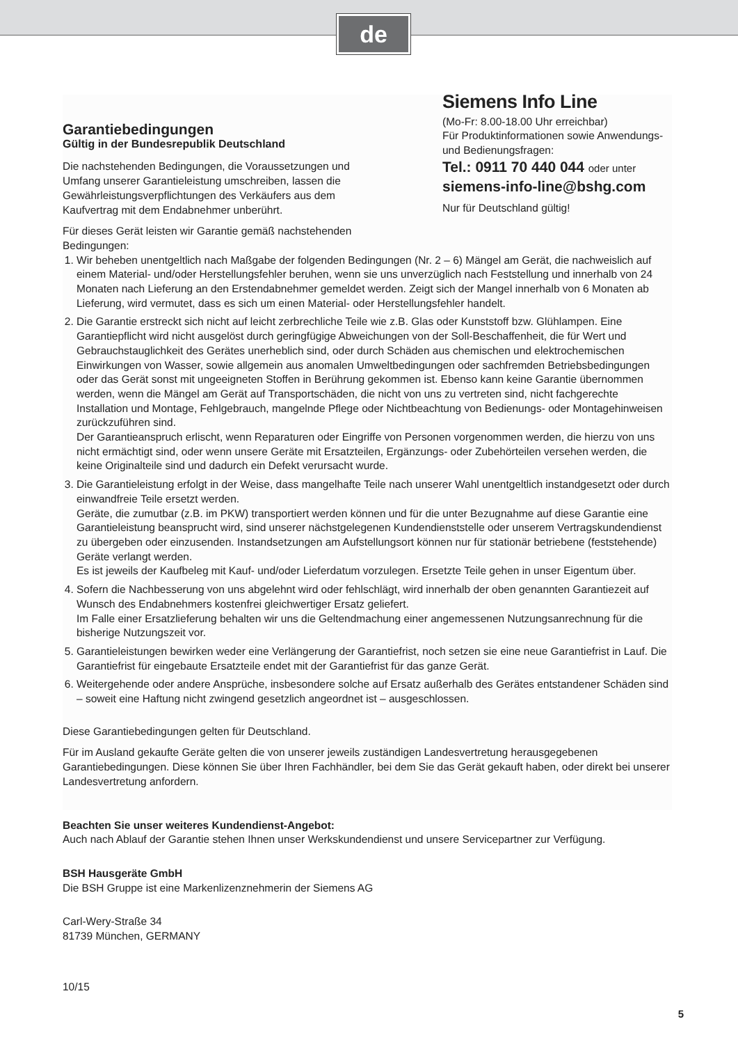de
Garantiebedingungen
Gültig in der Bundesrepublik Deutschland
Die nachstehenden Bedingungen, die Voraussetzungen und Umfang unserer Garantieleistung umschreiben, lassen die Gewährleistungsverpflichtungen des Verkäufers aus dem Kaufvertrag mit dem Endabnehmer unberührt.
Siemens Info Line
(Mo-Fr: 8.00-18.00 Uhr erreichbar)
Für Produktinformationen sowie Anwendungs- und Bedienungsfragen:
Tel.: 0911 70 440 044 oder unter
siemens-info-line@bshg.com
Nur für Deutschland gültig!
Für dieses Gerät leisten wir Garantie gemäß nachstehenden
Bedingungen:
1. Wir beheben unentgeltlich nach Maßgabe der folgenden Bedingungen (Nr. 2 – 6) Mängel am Gerät, die nachweislich auf einem Material- und/oder Herstellungsfehler beruhen, wenn sie uns unverzüglich nach Feststellung und innerhalb von 24 Monaten nach Lieferung an den Erstendabnehmer gemeldet werden. Zeigt sich der Mangel innerhalb von 6 Monaten ab Lieferung, wird vermutet, dass es sich um einen Material- oder Herstellungsfehler handelt.
2. Die Garantie erstreckt sich nicht auf leicht zerbrechliche Teile wie z.B. Glas oder Kunststoff bzw. Glühlampen. Eine Garantiepflicht wird nicht ausgelöst durch geringfügige Abweichungen von der Soll-Beschaffenheit, die für Wert und Gebrauchstauglichkeit des Gerätes unerheblich sind, oder durch Schäden aus chemischen und elektrochemischen Einwirkungen von Wasser, sowie allgemein aus anomalen Umweltbedingungen oder sachfremden Betriebsbedingungen oder das Gerät sonst mit ungeeigneten Stoffen in Berührung gekommen ist. Ebenso kann keine Garantie übernommen werden, wenn die Mängel am Gerät auf Transportschäden, die nicht von uns zu vertreten sind, nicht fachgerechte Installation und Montage, Fehlgebrauch, mangelnde Pflege oder Nichtbeachtung von Bedienungs- oder Montagehinweisen zurückzuführen sind.
Der Garantieanspruch erlischt, wenn Reparaturen oder Eingriffe von Personen vorgenommen werden, die hierzu von uns nicht ermächtigt sind, oder wenn unsere Geräte mit Ersatzteilen, Ergänzungs- oder Zubehörteilen versehen werden, die keine Originalteile sind und dadurch ein Defekt verursacht wurde.
3. Die Garantieleistung erfolgt in der Weise, dass mangelhafte Teile nach unserer Wahl unentgeltlich instandgesetzt oder durch einwandfreie Teile ersetzt werden.
Geräte, die zumutbar (z.B. im PKW) transportiert werden können und für die unter Bezugnahme auf diese Garantie eine Garantieleistung beansprucht wird, sind unserer nächstgelegenen Kundendienststelle oder unserem Vertragskundendienst zu übergeben oder einzusenden. Instandsetzungen am Aufstellungsort können nur für stationär betriebene (feststehende) Geräte verlangt werden.
Es ist jeweils der Kaufbeleg mit Kauf- und/oder Lieferdatum vorzulegen. Ersetzte Teile gehen in unser Eigentum über.
4. Sofern die Nachbesserung von uns abgelehnt wird oder fehlschlägt, wird innerhalb der oben genannten Garantiezeit auf Wunsch des Endabnehmers kostenfrei gleichwertiger Ersatz geliefert.
Im Falle einer Ersatzlieferung behalten wir uns die Geltendmachung einer angemessenen Nutzungsanrechnung für die bisherige Nutzungszeit vor.
5. Garantieleistungen bewirken weder eine Verlängerung der Garantiefrist, noch setzen sie eine neue Garantiefrist in Lauf. Die Garantiefrist für eingebaute Ersatzteile endet mit der Garantiefrist für das ganze Gerät.
6. Weitergehende oder andere Ansprüche, insbesondere solche auf Ersatz außerhalb des Gerätes entstandener Schäden sind – soweit eine Haftung nicht zwingend gesetzlich angeordnet ist – ausgeschlossen.
Diese Garantiebedingungen gelten für Deutschland.
Für im Ausland gekaufte Geräte gelten die von unserer jeweils zuständigen Landesvertretung herausgegebenen Garantiebedingungen. Diese können Sie über Ihren Fachhändler, bei dem Sie das Gerät gekauft haben, oder direkt bei unserer Landesvertretung anfordern.
Beachten Sie unser weiteres Kundendienst-Angebot:
Auch nach Ablauf der Garantie stehen Ihnen unser Werkskundendienst und unsere Servicepartner zur Verfügung.
BSH Hausgeräte GmbH
Die BSH Gruppe ist eine Markenlizenznehmerin der Siemens AG
Carl-Wery-Straße 34
81739 München, GERMANY
10/15
5